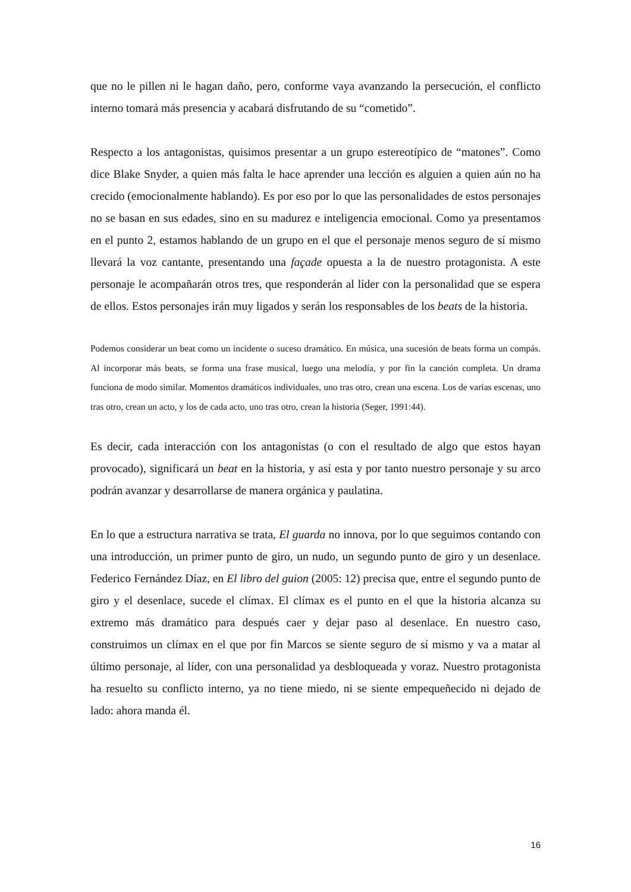que no le pillen ni le hagan daño, pero, conforme vaya avanzando la persecución, el conflicto interno tomará más presencia y acabará disfrutando de su “cometido”.
Respecto a los antagonistas, quisimos presentar a un grupo estereotípico de “matones”. Como dice Blake Snyder, a quien más falta le hace aprender una lección es alguien a quien aún no ha crecido (emocionalmente hablando). Es por eso por lo que las personalidades de estos personajes no se basan en sus edades, sino en su madurez e inteligencia emocional. Como ya presentamos en el punto 2, estamos hablando de un grupo en el que el personaje menos seguro de sí mismo llevará la voz cantante, presentando una façade opuesta a la de nuestro protagonista. A este personaje le acompañarán otros tres, que responderán al líder con la personalidad que se espera de ellos. Estos personajes irán muy ligados y serán los responsables de los beats de la historia.
Podemos considerar un beat como un incidente o suceso dramático. En música, una sucesión de beats forma un compás. Al incorporar más beats, se forma una frase musical, luego una melodía, y por fin la canción completa. Un drama funciona de modo similar. Momentos dramáticos individuales, uno tras otro, crean una escena. Los de varias escenas, uno tras otro, crean un acto, y los de cada acto, uno tras otro, crean la historia (Seger, 1991:44).
Es decir, cada interacción con los antagonistas (o con el resultado de algo que estos hayan provocado), significará un beat en la historia, y así esta y por tanto nuestro personaje y su arco podrán avanzar y desarrollarse de manera orgánica y paulatina.
En lo que a estructura narrativa se trata, El guarda no innova, por lo que seguimos contando con una introducción, un primer punto de giro, un nudo, un segundo punto de giro y un desenlace. Federico Fernández Díaz, en El libro del guion (2005: 12) precisa que, entre el segundo punto de giro y el desenlace, sucede el clímax. El clímax es el punto en el que la historia alcanza su extremo más dramático para después caer y dejar paso al desenlace. En nuestro caso, construimos un clímax en el que por fin Marcos se siente seguro de sí mismo y va a matar al último personaje, al líder, con una personalidad ya desbloqueada y voraz. Nuestro protagonista ha resuelto su conflicto interno, ya no tiene miedo, ni se siente empequeñecido ni dejado de lado: ahora manda él.
16